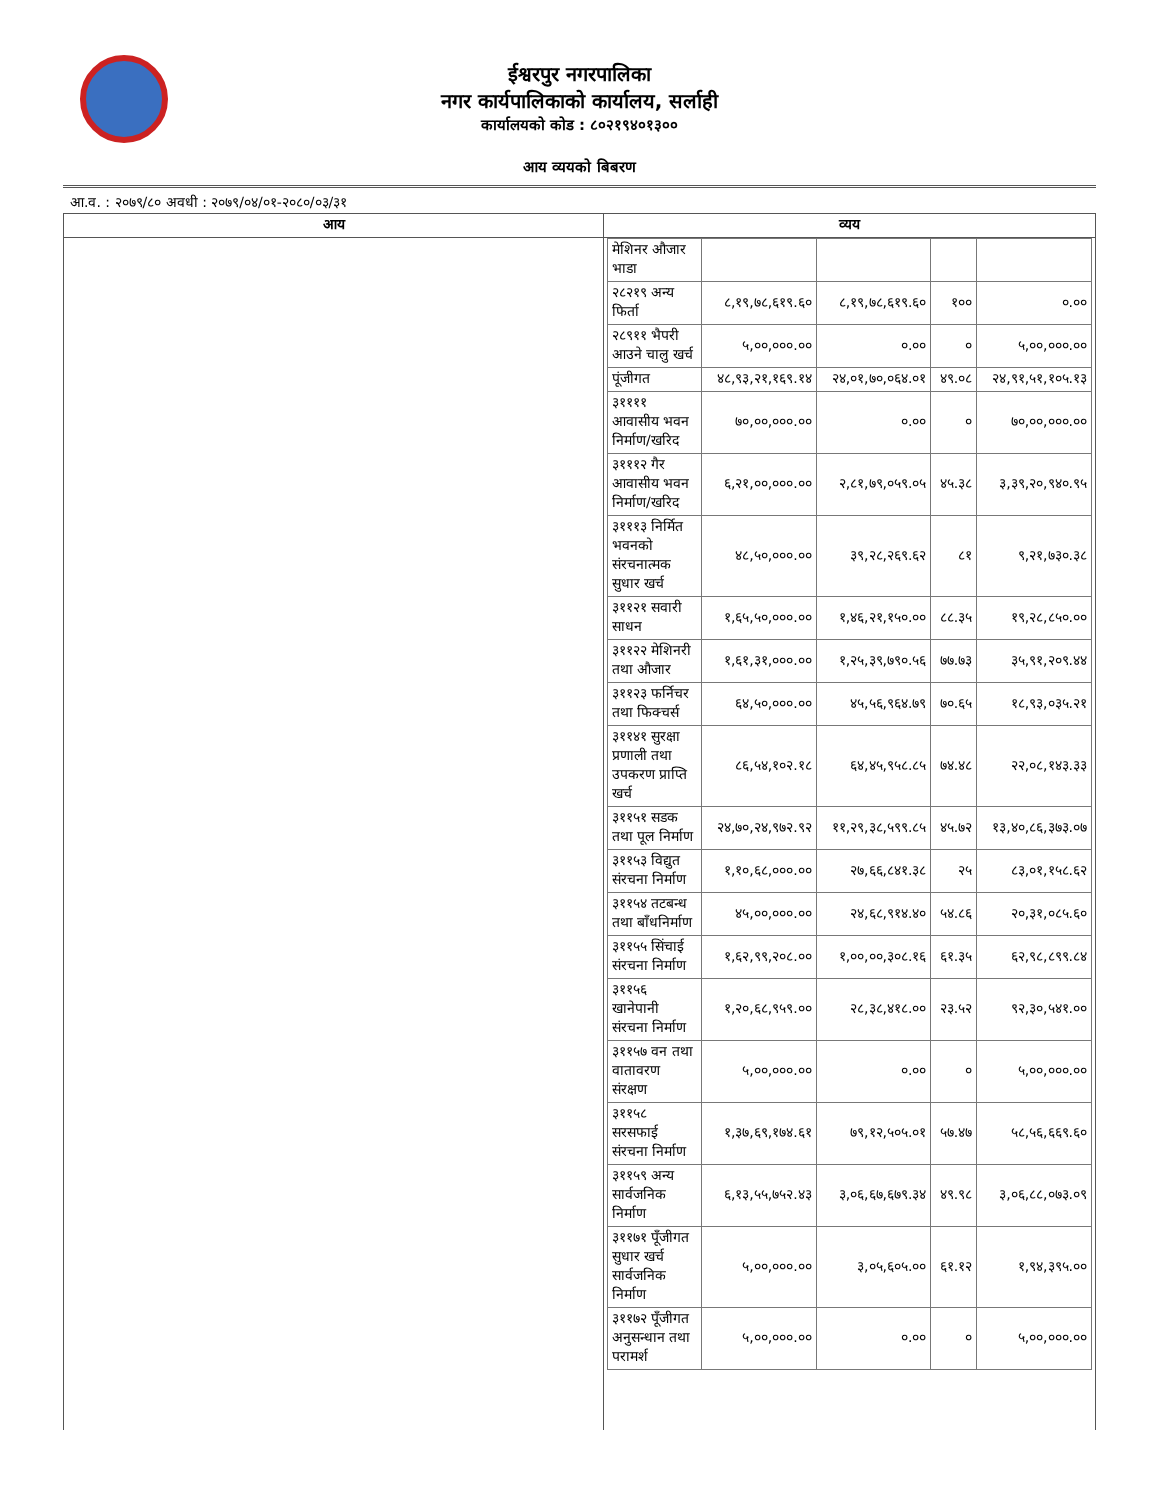ईश्वरपुर नगरपालिका
नगर कार्यपालिकाको कार्यालय, सर्लाही
कार्यालयको कोड : ८०२१९४०१३००
आय व्ययको बिबरण
आ.व. : २०७९/८० अवधी : २०७९/०४/०१-२०८०/०३/३१
| आय | व्यय |
| --- | --- |
| | / मेशिनर औजार भाडा / / / / / / २८२१९ अन्य फिर्ता / ८,१९,७८,६१९.६० / ८,१९,७८,६१९.६० / १०० / ०.०० / / २८९११ भैपरी आउने चालु खर्च / ५,००,०००.०० / ०.०० / ० / ५,००,०००.०० / / पूंजीगत / ४८,९३,२१,१६९.१४ / २४,०१,७०,०६४.०१ / ४९.०८ / २४,९१,५१,१०५.१३ / / ३११११ आवासीय भवन निर्माण/खरिद / ७०,००,०००.०० / ०.०० / ० / ७०,००,०००.०० / / ३१११२ गैर आवासीय भवन निर्माण/खरिद / ६,२१,००,०००.०० / २,८१,७९,०५९.०५ / ४५.३८ / ३,३९,२०,९४०.९५ / / ३१११३ निर्मित भवनको संरचनात्मक सुधार खर्च / ४८,५०,०००.०० / ३९,२८,२६९.६२ / ८१ / ९,२१,७३०.३८ / / ३११२१ सवारी साधन / १,६५,५०,०००.०० / १,४६,२१,१५०.०० / ८८.३५ / १९,२८,८५०.०० / / ३११२२ मेशिनरी तथा औजार / १,६१,३१,०००.०० / १,२५,३९,७९०.५६ / ७७.७३ / ३५,९१,२०९.४४ / / ३११२३ फर्निचर तथा फिक्चर्स / ६४,५०,०००.०० / ४५,५६,९६४.७९ / ७०.६५ / १८,९३,०३५.२१ / / ३११४१ सुरक्षा प्रणाली तथा उपकरण प्राप्ति खर्च / ८६,५४,१०२.१८ / ६४,४५,९५८.८५ / ७४.४८ / २२,०८,१४३.३३ / / ३११५१ सडक तथा पूल निर्माण / २४,७०,२४,९७२.९२ / ११,२९,३८,५९९.८५ / ४५.७२ / १३,४०,८६,३७३.०७ / / ३११५३ विद्युत संरचना निर्माण / १,१०,६८,०००.०० / २७,६६,८४१.३८ / २५ / ८३,०१,१५८.६२ / / ३११५४ तटबन्ध तथा बाँधनिर्माण / ४५,००,०००.०० / २४,६८,९१४.४० / ५४.८६ / २०,३१,०८५.६० / / ३११५५ सिंचाई संरचना निर्माण / १,६२,९९,२०८.०० / १,००,००,३०८.१६ / ६१.३५ / ६२,९८,८९९.८४ / / ३११५६ खानेपानी संरचना निर्माण / १,२०,६८,९५९.०० / २८,३८,४१८.०० / २३.५२ / ९२,३०,५४१.०० / / ३११५७ वन तथा वातावरण संरक्षण / ५,००,०००.०० / ०.०० / ० / ५,००,०००.०० / / ३११५८ सरसफाई संरचना निर्माण / १,३७,६९,१७४.६१ / ७९,१२,५०५.०१ / ५७.४७ / ५८,५६,६६९.६० / / ३११५९ अन्य सार्वजनिक निर्माण / ६,१३,५५,७५२.४३ / ३,०६,६७,६७९.३४ / ४९.९८ / ३,०६,८८,०७३.०९ / / ३११७१ पूँजीगत सुधार खर्च सार्वजनिक निर्माण / ५,००,०००.०० / ३,०५,६०५.०० / ६१.१२ / १,९४,३९५.०० / / ३११७२ पूँजीगत अनुसन्धान तथा परामर्श / ५,००,०००.०० / ०.०० / ० / ५,००,०००.०० / |